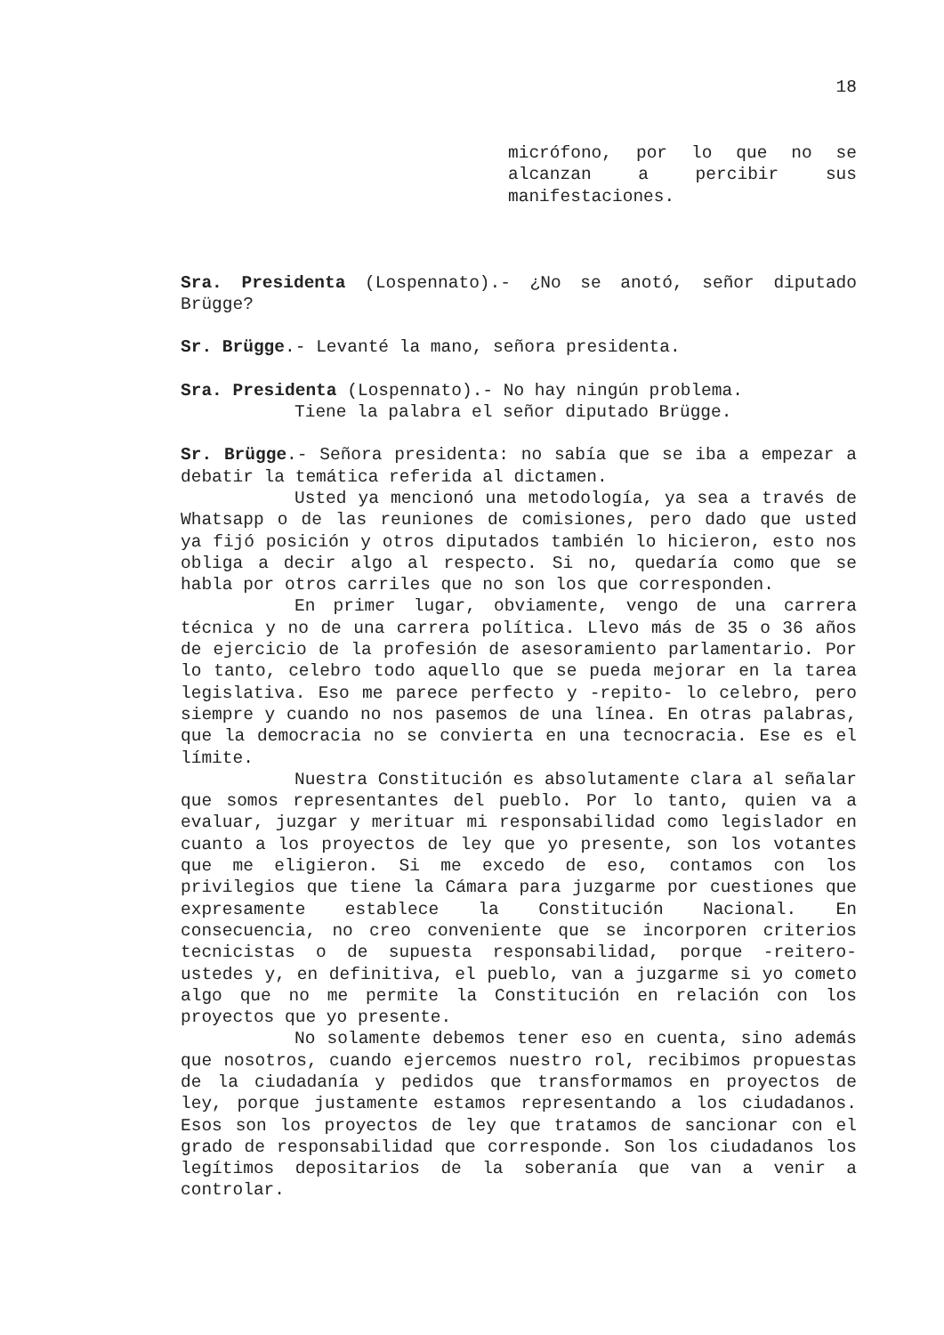18
micrófono, por lo que no se alcanzan a percibir sus manifestaciones.
Sra. Presidenta (Lospennato).- ¿No se anotó, señor diputado Brügge?
Sr. Brügge.- Levanté la mano, señora presidenta.
Sra. Presidenta (Lospennato).- No hay ningún problema.
Tiene la palabra el señor diputado Brügge.
Sr. Brügge.- Señora presidenta: no sabía que se iba a empezar a debatir la temática referida al dictamen.
Usted ya mencionó una metodología, ya sea a través de Whatsapp o de las reuniones de comisiones, pero dado que usted ya fijó posición y otros diputados también lo hicieron, esto nos obliga a decir algo al respecto. Si no, quedaría como que se habla por otros carriles que no son los que corresponden.
En primer lugar, obviamente, vengo de una carrera técnica y no de una carrera política. Llevo más de 35 o 36 años de ejercicio de la profesión de asesoramiento parlamentario. Por lo tanto, celebro todo aquello que se pueda mejorar en la tarea legislativa. Eso me parece perfecto y -repito- lo celebro, pero siempre y cuando no nos pasemos de una línea. En otras palabras, que la democracia no se convierta en una tecnocracia. Ese es el límite.
Nuestra Constitución es absolutamente clara al señalar que somos representantes del pueblo. Por lo tanto, quien va a evaluar, juzgar y meritu­ar mi responsabilidad como legislador en cuanto a los proyectos de ley que yo presente, son los votantes que me eligieron. Si me excedo de eso, contamos con los privilegios que tiene la Cámara para juzgarme por cuestiones que expresamente establece la Constitución Nacional. En consecuencia, no creo conveniente que se incorporen criterios tecnicistas o de supuesta responsabilidad, porque -reitero- ustedes y, en definitiva, el pueblo, van a juzgarme si yo cometo algo que no me permite la Constitución en relación con los proyectos que yo presente.
No solamente debemos tener eso en cuenta, sino además que nosotros, cuando ejercemos nuestro rol, recibimos propuestas de la ciudadanía y pedidos que transformamos en proyectos de ley, porque justamente estamos representando a los ciudadanos. Esos son los proyectos de ley que tratamos de sancionar con el grado de responsabilidad que corresponde. Son los ciudadanos los legítimos depositarios de la soberanía que van a venir a controlar.